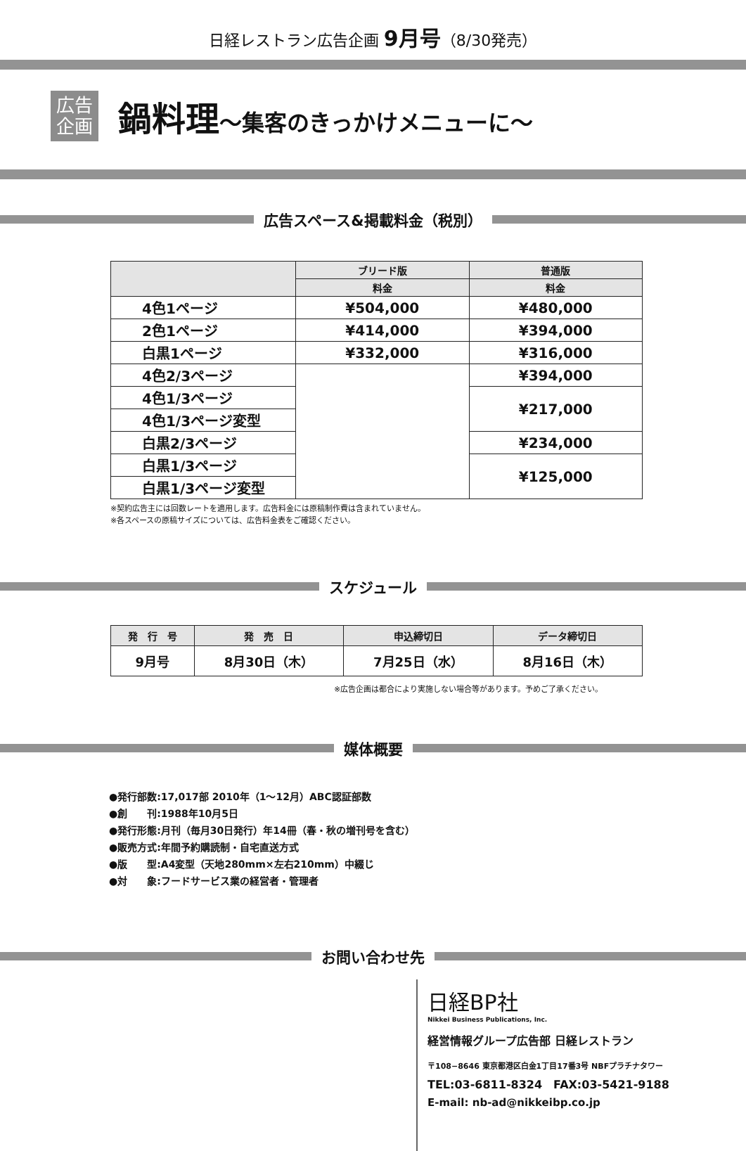日経レストラン広告企画 9月号（8/30発売）
広告
企画
鍋料理～集客のきっかけメニューに～
広告スペース&掲載料金（税別）
| | ブリード版 | 普通版 |
| --- | --- | --- |
| | 料金 | 料金 |
| 4色1ページ | ¥504,000 | ¥480,000 |
| 2色1ページ | ¥414,000 | ¥394,000 |
| 白黒1ページ | ¥332,000 | ¥316,000 |
| 4色2/3ページ | | ¥394,000 |
| 4色1/3ページ | | ¥217,000 |
| 4色1/3ページ変型 | | |
| 白黒2/3ページ | | ¥234,000 |
| 白黒1/3ページ | | ¥125,000 |
| 白黒1/3ページ変型 | | |
※契約広告主には回数レートを適用します。広告料金には原稿制作費は含まれていません。
※各スペースの原稿サイズについては、広告料金表をご確認ください。
スケジュール
| 発 行 号 | 発 売 日 | 申込締切日 | データ締切日 |
| --- | --- | --- | --- |
| 9月号 | 8月30日（木） | 7月25日（水） | 8月16日（木） |
※広告企画は都合により実施しない場合等があります。予めご了承ください。
媒体概要
●発行部数:17,017部 2010年（1～12月）ABC認証部数
●創　　刊:1988年10月5日
●発行形態:月刊（毎月30日発行）年14冊（春・秋の増刊号を含む）
●販売方式:年間予約購読制・自宅直送方式
●版　　型:A4変型（天地280mm×左右210mm）中綴じ
●対　　象:フードサービス業の経営者・管理者
お問い合わせ先
日経BP社
Nikkei Business Publications, Inc.
経営情報グループ広告部 日経レストラン
〒108−8646 東京都港区白金1丁目17番3号 NBFプラチナタワー
TEL:03-6811-8324　FAX:03-5421-9188
E-mail: nb-ad@nikkeibp.co.jp